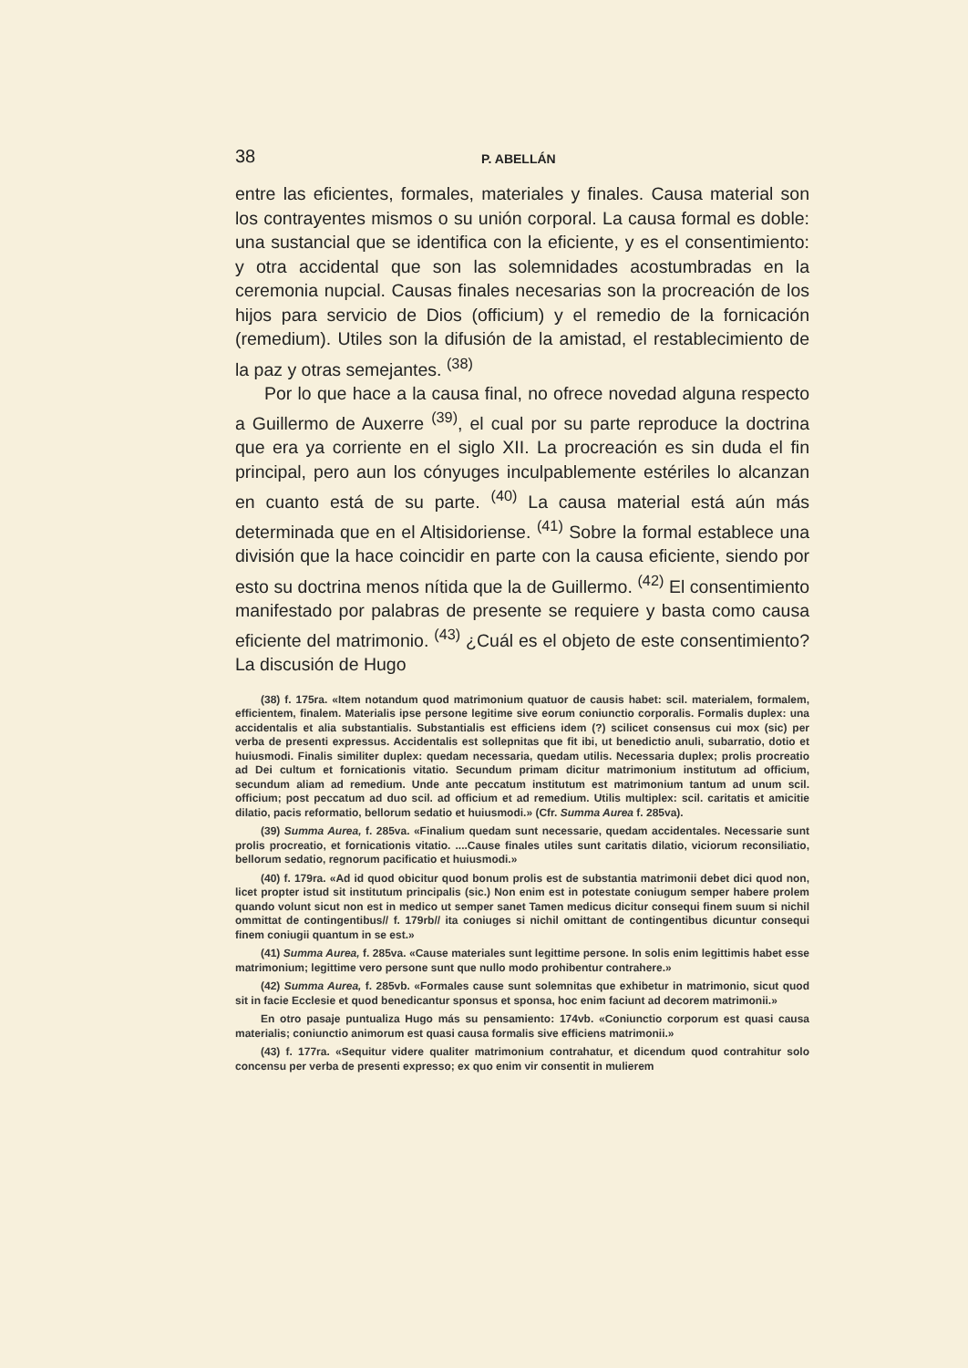38 P. ABELLÁN
entre las eficientes, formales, materiales y finales. Causa material son los contrayentes mismos o su unión corporal. La causa formal es doble: una sustancial que se identifica con la eficiente, y es el consentimiento: y otra accidental que son las solemnidades acostumbradas en la ceremonia nupcial. Causas finales necesarias son la procreación de los hijos para servicio de Dios (officium) y el remedio de la fornicación (remedium). Utiles son la difusión de la amistad, el restablecimiento de la paz y otras semejantes. <sup>(38)</sup>
Por lo que hace a la causa final, no ofrece novedad alguna respecto a Guillermo de Auxerre <sup>(39)</sup>, el cual por su parte reproduce la doctrina que era ya corriente en el siglo XII. La procreación es sin duda el fin principal, pero aun los cónyuges inculpablemente estériles lo alcanzan en cuanto está de su parte. <sup>(40)</sup> La causa material está aún más determinada que en el Altisidoriense. <sup>(41)</sup> Sobre la formal establece una división que la hace coincidir en parte con la causa eficiente, siendo por esto su doctrina menos nítida que la de Guillermo. <sup>(42)</sup> El consentimiento manifestado por palabras de presente se requiere y basta como causa eficiente del matrimonio. <sup>(43)</sup> ¿Cuál es el objeto de este consentimiento? La discusión de Hugo
(38) f. 175ra. «Item notandum quod matrimonium quatuor de causis habet: scil. materialem, formalem, efficientem, finalem. Materialis ipse persone legitime sive eorum coniunctio corporalis. Formalis duplex: una accidentalis et alia substantialis. Substantialis est efficiens idem (?) scilicet consensus cui mox (sic) per verba de presenti expressus. Accidentalis est sollepnitas que fit ibi, ut benedictio anuli, subarratio, dotio et huiusmodi. Finalis similiter duplex: quedam necessaria, quedam utilis. Necessaria duplex; prolis procreatio ad Dei cultum et fornicationis vitatio. Secundum primam dicitur matrimonium institutum ad officium, secundum aliam ad remedium. Unde ante peccatum institutum est matrimonium tantum ad unum scil. officium; post peccatum ad duo scil. ad officium et ad remedium. Utilis multiplex: scil. caritatis et amicitie dilatio, pacis reformatio, bellorum sedatio et huiusmodi.» (Cfr. Summa Aurea f. 285va).
(39) Summa Aurea, f. 285va. «Finalium quedam sunt necessarie, quedam accidentales. Necessarie sunt prolis procreatio, et fornicationis vitatio. ....Cause finales utiles sunt caritatis dilatio, viciorum reconsiliatio, bellorum sedatio, regnorum pacificatio et huiusmodi.»
(40) f. 179ra. «Ad id quod obicitur quod bonum prolis est de substantia matrimonii debet dici quod non, licet propter istud sit institutum principalis (sic.) Non enim est in potestate coniugum semper habere prolem quando volunt sicut non est in medico ut semper sanet Tamen medicus dicitur consequi finem suum si nichil ommittat de contingentibus// f. 179rb// ita coniuges si nichil omittant de contingentibus dicuntur consequi finem coniugii quantum in se est.»
(41) Summa Aurea, f. 285va. «Cause materiales sunt legittime persone. In solis enim legittimis habet esse matrimonium; legittime vero persone sunt que nullo modo prohibentur contrahere.»
(42) Summa Aurea, f. 285vb. «Formales cause sunt solemnitas que exhibetur in matrimonio, sicut quod sit in facie Ecclesie et quod benedicantur sponsus et sponsa, hoc enim faciunt ad decorem matrimonii.»
En otro pasaje puntualiza Hugo más su pensamiento: 174vb. «Coniunctio corporum est quasi causa materialis; coniunctio animorum est quasi causa formalis sive efficiens matrimonii.»
(43) f. 177ra. «Sequitur videre qualiter matrimonium contrahatur, et dicendum quod contrahitur solo concensu per verba de presenti expresso; ex quo enim vir consentit in mulierem